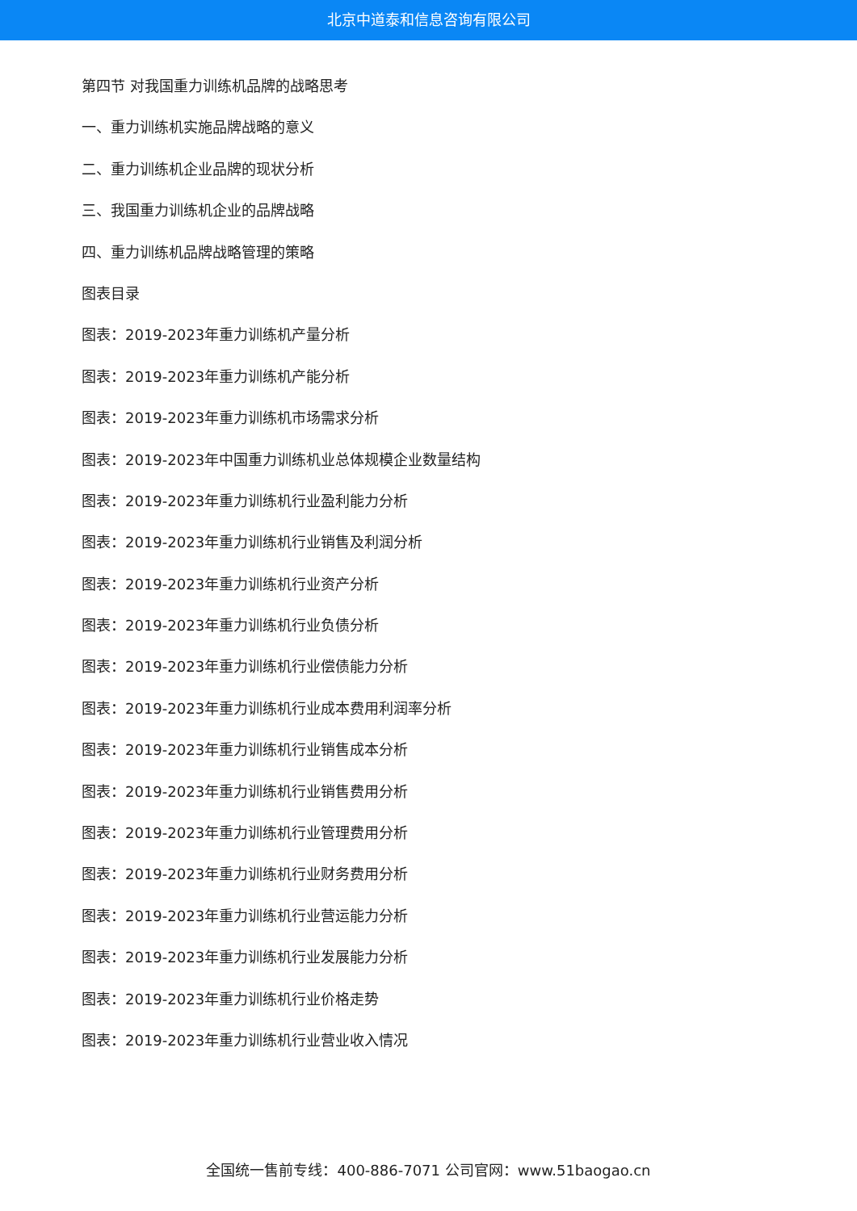北京中道泰和信息咨询有限公司
第四节 对我国重力训练机品牌的战略思考
一、重力训练机实施品牌战略的意义
二、重力训练机企业品牌的现状分析
三、我国重力训练机企业的品牌战略
四、重力训练机品牌战略管理的策略
图表目录
图表：2019-2023年重力训练机产量分析
图表：2019-2023年重力训练机产能分析
图表：2019-2023年重力训练机市场需求分析
图表：2019-2023年中国重力训练机业总体规模企业数量结构
图表：2019-2023年重力训练机行业盈利能力分析
图表：2019-2023年重力训练机行业销售及利润分析
图表：2019-2023年重力训练机行业资产分析
图表：2019-2023年重力训练机行业负债分析
图表：2019-2023年重力训练机行业偿债能力分析
图表：2019-2023年重力训练机行业成本费用利润率分析
图表：2019-2023年重力训练机行业销售成本分析
图表：2019-2023年重力训练机行业销售费用分析
图表：2019-2023年重力训练机行业管理费用分析
图表：2019-2023年重力训练机行业财务费用分析
图表：2019-2023年重力训练机行业营运能力分析
图表：2019-2023年重力训练机行业发展能力分析
图表：2019-2023年重力训练机行业价格走势
图表：2019-2023年重力训练机行业营业收入情况
全国统一售前专线：400-886-7071 公司官网：www.51baogao.cn